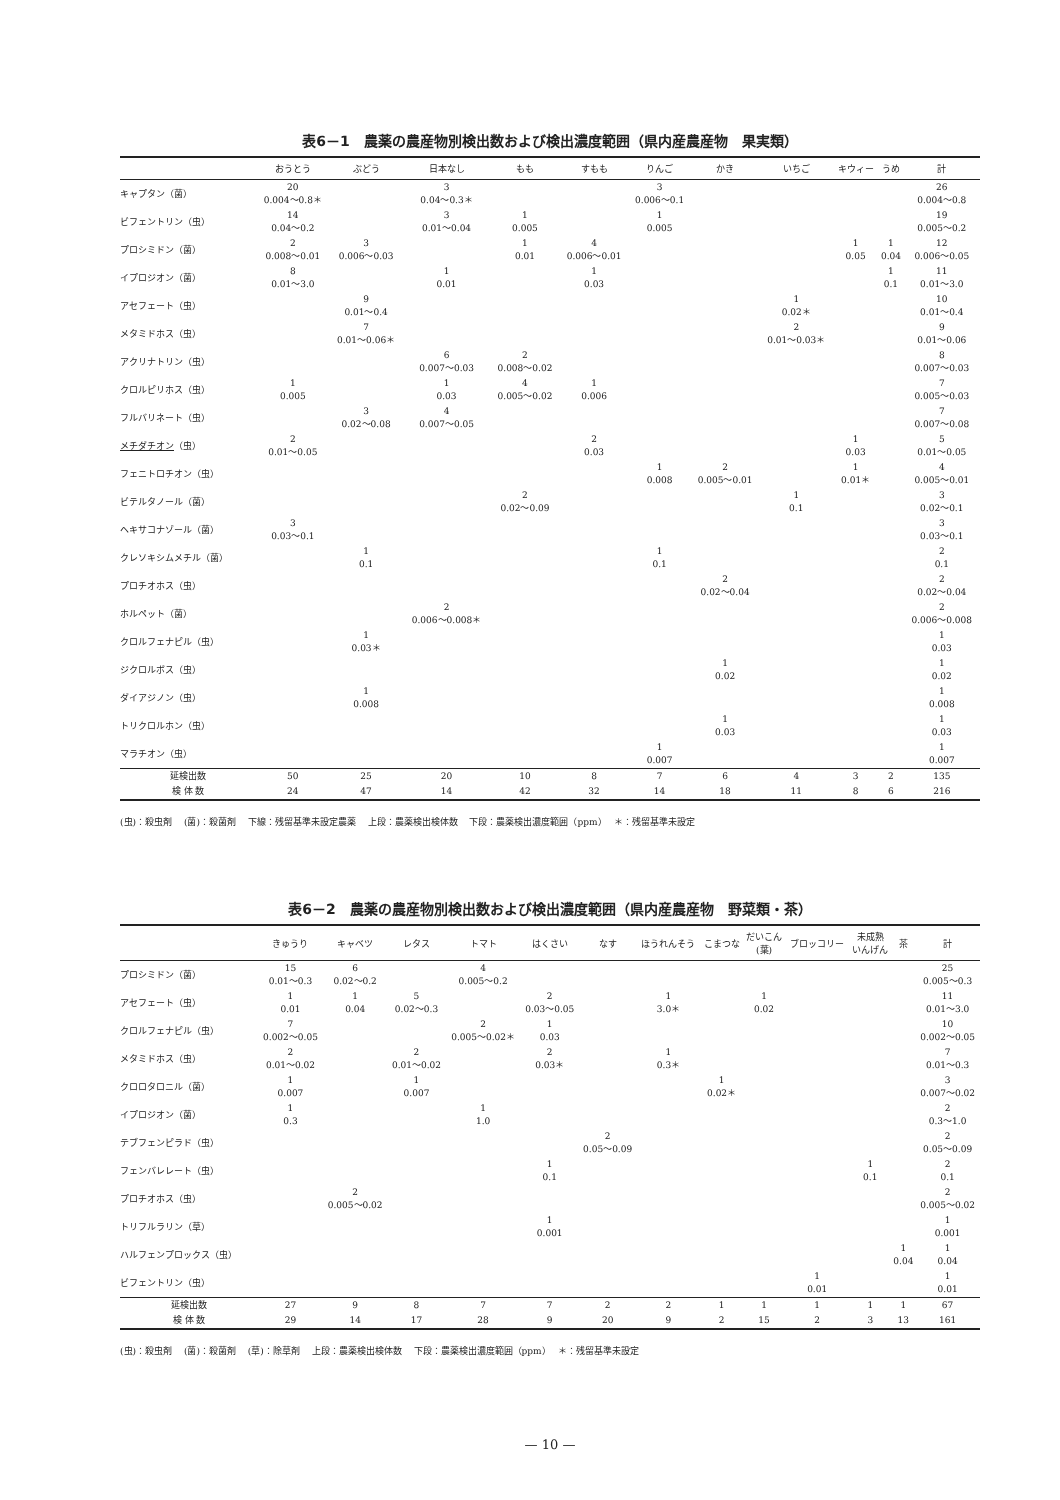表6－1　農薬の農産物別検出数および検出濃度範囲（県内産農産物　果実類）
| | おうとう | ぶどう | 日本なし | もも | すもも | りんご | かき | いちご | キウィー | うめ | 計 |
| --- | --- | --- | --- | --- | --- | --- | --- | --- | --- | --- | --- |
| キャプタン（菌） | 20 0.004～0.8＊ | | 3 0.04～0.3＊ | | | 3 0.006～0.1 | | | | | 26 0.004～0.8 |
| ビフェントリン（虫） | 14 0.04～0.2 | | 3 0.01～0.04 | 1 0.005 | | 1 0.005 | | | | | 19 0.005～0.2 |
| プロシミドン（菌） | 2 0.008～0.01 | 3 0.006～0.03 | | 1 0.01 | 4 0.006～0.01 | | | | 1 0.05 | 1 0.04 | 12 0.006～0.05 |
| イプロジオン（菌） | 8 0.01～3.0 | | 1 0.01 | | 1 0.03 | | | | | 1 0.1 | 11 0.01～3.0 |
| アセフェート（虫） | | 9 0.01～0.4 | | | | | | 1 0.02＊ | | | 10 0.01～0.4 |
| メタミドホス（虫） | | 7 0.01～0.06＊ | | | | | | 2 0.01～0.03＊ | | | 9 0.01～0.06 |
| アクリナトリン（虫） | | | 6 0.007～0.03 | 2 0.008～0.02 | | | | | | | 8 0.007～0.03 |
| クロルピリホス（虫） | 1 0.005 | | 1 0.03 | 4 0.005～0.02 | 1 0.006 | | | | | | 7 0.005～0.03 |
| フルバリネート（虫） | | 3 0.02～0.08 | 4 0.007～0.05 | | | | | | | | 7 0.007～0.08 |
| メチダチオン （虫） | 2 0.01～0.05 | | | | 2 0.03 | | | | 1 0.03 | | 5 0.01～0.05 |
| フェニトロチオン（虫） | | | | | | 1 0.008 | 2 0.005～0.01 | | 1 0.01＊ | | 4 0.005～0.01 |
| ビテルタノール（菌） | | | | 2 0.02～0.09 | | | | 1 0.1 | | | 3 0.02～0.1 |
| ヘキサコナゾール（菌） | 3 0.03～0.1 | | | | | | | | | | 3 0.03～0.1 |
| クレソキシムメチル（菌） | | 1 0.1 | | | | 1 0.1 | | | | | 2 0.1 |
| プロチオホス（虫） | | | | | | | 2 0.02～0.04 | | | | 2 0.02～0.04 |
| ホルペット（菌） | | | 2 0.006～0.008＊ | | | | | | | | 2 0.006～0.008 |
| クロルフェナピル（虫） | | 1 0.03＊ | | | | | | | | | 1 0.03 |
| ジクロルボス（虫） | | | | | | | 1 0.02 | | | | 1 0.02 |
| ダイアジノン（虫） | | 1 0.008 | | | | | | | | | 1 0.008 |
| トリクロルホン（虫） | | | | | | | 1 0.03 | | | | 1 0.03 |
| マラチオン（虫） | | | | | | 1 0.007 | | | | | 1 0.007 |
| 延検出数 | 50 | 25 | 20 | 10 | 8 | 7 | 6 | 4 | 3 | 2 | 135 |
| 検 体 数 | 24 | 47 | 14 | 42 | 32 | 14 | 18 | 11 | 8 | 6 | 216 |
(虫)：殺虫剤　 (菌)：殺菌剤　 下線：残留基準未設定農薬　 上段：農薬検出検体数　 下段：農薬検出濃度範囲（ppm）　 ＊：残留基準未設定
表6－2　農薬の農産物別検出数および検出濃度範囲（県内産農産物　野菜類・茶）
| | きゅうり | キャベツ | レタス | トマト | はくさい | なす | ほうれんそう | こまつな | だいこん (葉) | ブロッコリー | 未成熟 いんげん | 茶 | 計 |
| --- | --- | --- | --- | --- | --- | --- | --- | --- | --- | --- | --- | --- | --- |
| プロシミドン（菌） | 15 0.01～0.3 | 6 0.02～0.2 | | 4 0.005～0.2 | | | | | | | | | 25 0.005～0.3 |
| アセフェート（虫） | 1 0.01 | 1 0.04 | 5 0.02～0.3 | | 2 0.03～0.05 | | 1 3.0＊ | | 1 0.02 | | | | 11 0.01～3.0 |
| クロルフェナピル（虫） | 7 0.002～0.05 | | | 2 0.005～0.02＊ | 1 0.03 | | | | | | | | 10 0.002～0.05 |
| メタミドホス（虫） | 2 0.01～0.02 | | 2 0.01～0.02 | | 2 0.03＊ | | 1 0.3＊ | | | | | | 7 0.01～0.3 |
| クロロタロニル（菌） | 1 0.007 | | 1 0.007 | | | | | 1 0.02＊ | | | | | 3 0.007～0.02 |
| イプロジオン（菌） | 1 0.3 | | | 1 1.0 | | | | | | | | | 2 0.3～1.0 |
| テブフェンピラド（虫） | | | | | | 2 0.05～0.09 | | | | | | | 2 0.05～0.09 |
| フェンバレレート（虫） | | | | | 1 0.1 | | | | | | 1 0.1 | | 2 0.1 |
| プロチオホス（虫） | | 2 0.005～0.02 | | | | | | | | | | | 2 0.005～0.02 |
| トリフルラリン（草） | | | | | 1 0.001 | | | | | | | | 1 0.001 |
| ハルフェンプロックス（虫） | | | | | | | | | | | | 1 0.04 | 1 0.04 |
| ビフェントリン（虫） | | | | | | | | | | 1 0.01 | | | 1 0.01 |
| 延検出数 | 27 | 9 | 8 | 7 | 7 | 2 | 2 | 1 | 1 | 1 | 1 | 1 | 67 |
| 検 体 数 | 29 | 14 | 17 | 28 | 9 | 20 | 9 | 2 | 15 | 2 | 3 | 13 | 161 |
(虫)：殺虫剤　 (菌)：殺菌剤　 (草)：除草剤　 上段：農薬検出検体数　 下段：農薬検出濃度範囲（ppm）　 ＊：残留基準未設定
— 10 —